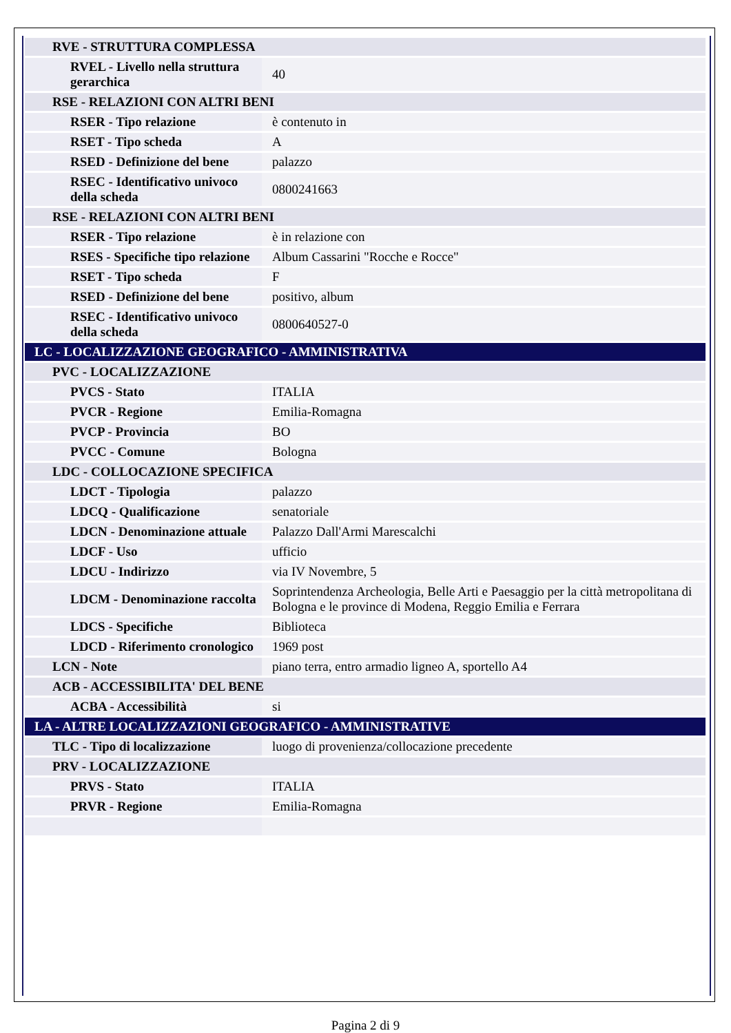| RVE - STRUTTURA COMPLESSA | |
| RVEL - Livello nella struttura gerarchica | 40 |
| RSE - RELAZIONI CON ALTRI BENI | |
| RSER - Tipo relazione | è contenuto in |
| RSET - Tipo scheda | A |
| RSED - Definizione del bene | palazzo |
| RSEC - Identificativo univoco della scheda | 0800241663 |
| RSE - RELAZIONI CON ALTRI BENI | |
| RSER - Tipo relazione | è in relazione con |
| RSES - Specifiche tipo relazione | Album Cassarini "Rocche e Rocce" |
| RSET - Tipo scheda | F |
| RSED - Definizione del bene | positivo, album |
| RSEC - Identificativo univoco della scheda | 0800640527-0 |
| LC - LOCALIZZAZIONE GEOGRAFICO - AMMINISTRATIVA | |
| PVC - LOCALIZZAZIONE | |
| PVCS - Stato | ITALIA |
| PVCR - Regione | Emilia-Romagna |
| PVCP - Provincia | BO |
| PVCC - Comune | Bologna |
| LDC - COLLOCAZIONE SPECIFICA | |
| LDCT - Tipologia | palazzo |
| LDCQ - Qualificazione | senatoriale |
| LDCN - Denominazione attuale | Palazzo Dall'Armi Marescalchi |
| LDCF - Uso | ufficio |
| LDCU - Indirizzo | via IV Novembre, 5 |
| LDCM - Denominazione raccolta | Soprintendenza Archeologia, Belle Arti e Paesaggio per la città metropolitana di Bologna e le province di Modena, Reggio Emilia e Ferrara |
| LDCS - Specifiche | Biblioteca |
| LDCD - Riferimento cronologico | 1969 post |
| LCN - Note | piano terra, entro armadio ligneo A, sportello A4 |
| ACB - ACCESSIBILITA' DEL BENE | |
| ACBA - Accessibilità | si |
| LA - ALTRE LOCALIZZAZIONI GEOGRAFICO - AMMINISTRATIVE | |
| TLC - Tipo di localizzazione | luogo di provenienza/collocazione precedente |
| PRV - LOCALIZZAZIONE | |
| PRVS - Stato | ITALIA |
| PRVR - Regione | Emilia-Romagna |
Pagina 2 di 9